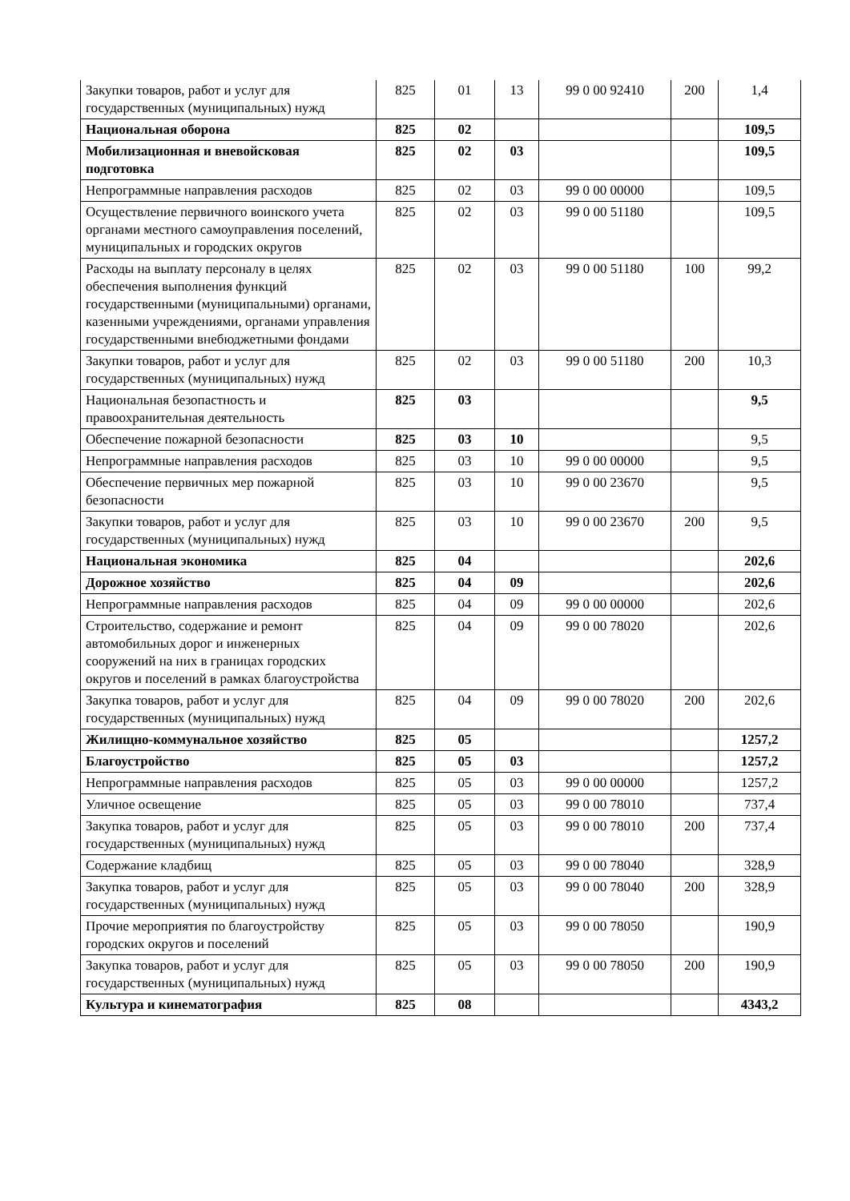| Закупки товаров, работ и услуг для государственных (муниципальных) нужд | 825 | 01 | 13 | 99 0 00 92410 | 200 | 1,4 |
| Национальная оборона | 825 | 02 | | | | 109,5 |
| Мобилизационная и вневойсковая подготовка | 825 | 02 | 03 | | | 109,5 |
| Непрограммные направления расходов | 825 | 02 | 03 | 99 0 00 00000 | | 109,5 |
| Осуществление первичного воинского учета органами местного самоуправления поселений, муниципальных и городских округов | 825 | 02 | 03 | 99 0 00 51180 | | 109,5 |
| Расходы на выплату персоналу в целях обеспечения выполнения функций государственными (муниципальными) органами, казенными учреждениями, органами управления государственными внебюджетными фондами | 825 | 02 | 03 | 99 0 00 51180 | 100 | 99,2 |
| Закупки товаров, работ и услуг для государственных (муниципальных) нужд | 825 | 02 | 03 | 99 0 00 51180 | 200 | 10,3 |
| Национальная безопастность и правоохранительная деятельность | 825 | 03 | | | | 9,5 |
| Обеспечение пожарной безопасности | 825 | 03 | 10 | | | 9,5 |
| Непрограммные направления расходов | 825 | 03 | 10 | 99 0 00 00000 | | 9,5 |
| Обеспечение первичных мер пожарной безопасности | 825 | 03 | 10 | 99 0 00 23670 | | 9,5 |
| Закупки товаров, работ и услуг для государственных (муниципальных) нужд | 825 | 03 | 10 | 99 0 00 23670 | 200 | 9,5 |
| Национальная экономика | 825 | 04 | | | | 202,6 |
| Дорожное хозяйство | 825 | 04 | 09 | | | 202,6 |
| Непрограммные направления расходов | 825 | 04 | 09 | 99 0 00 00000 | | 202,6 |
| Строительство, содержание и ремонт автомобильных дорог и инженерных сооружений на них в границах городских округов и поселений в рамках благоустройства | 825 | 04 | 09 | 99 0 00 78020 | | 202,6 |
| Закупка товаров, работ и услуг для государственных (муниципальных) нужд | 825 | 04 | 09 | 99 0 00 78020 | 200 | 202,6 |
| Жилищно-коммунальное хозяйство | 825 | 05 | | | | 1257,2 |
| Благоустройство | 825 | 05 | 03 | | | 1257,2 |
| Непрограммные направления расходов | 825 | 05 | 03 | 99 0 00 00000 | | 1257,2 |
| Уличное освещение | 825 | 05 | 03 | 99 0 00 78010 | | 737,4 |
| Закупка товаров, работ и услуг для государственных (муниципальных) нужд | 825 | 05 | 03 | 99 0 00 78010 | 200 | 737,4 |
| Содержание кладбищ | 825 | 05 | 03 | 99 0 00 78040 | | 328,9 |
| Закупка товаров, работ и услуг для государственных (муниципальных) нужд | 825 | 05 | 03 | 99 0 00 78040 | 200 | 328,9 |
| Прочие мероприятия по благоустройству городских округов и поселений | 825 | 05 | 03 | 99 0 00 78050 | | 190,9 |
| Закупка товаров, работ и услуг для государственных (муниципальных) нужд | 825 | 05 | 03 | 99 0 00 78050 | 200 | 190,9 |
| Культура и кинематография | 825 | 08 | | | | 4343,2 |